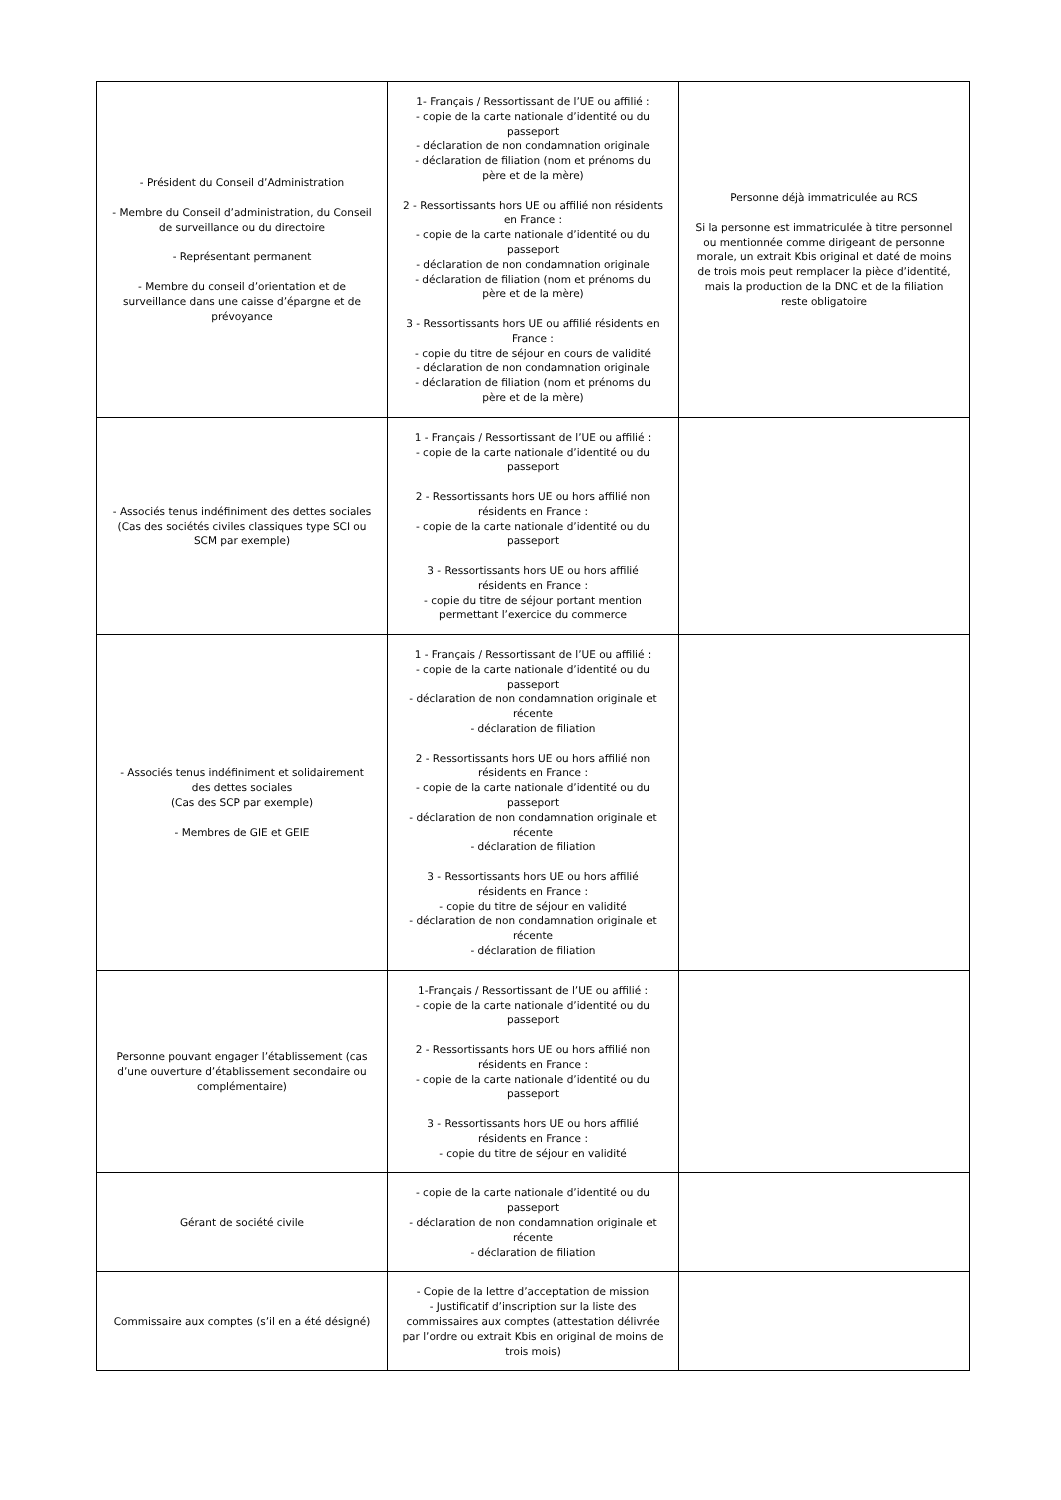| - Président du Conseil d’Administration - Membre du Conseil d’administration, du Conseil de surveillance ou du directoire - Représentant permanent - Membre du conseil d’orientation et de surveillance dans une caisse d’épargne et de prévoyance | 1- Français / Ressortissant de l’UE ou affilié : - copie de la carte nationale d’identité ou du passeport - déclaration de non condamnation originale - déclaration de filiation (nom et prénoms du père et de la mère) 2 - Ressortissants hors UE ou affilié non résidents en France : - copie de la carte nationale d’identité ou du passeport - déclaration de non condamnation originale - déclaration de filiation (nom et prénoms du père et de la mère) 3 - Ressortissants hors UE ou affilié résidents en France : - copie du titre de séjour en cours de validité - déclaration de non condamnation originale - déclaration de filiation (nom et prénoms du père et de la mère) | Personne déjà immatriculée au RCS Si la personne est immatriculée à titre personnel ou mentionnée comme dirigeant de personne morale, un extrait Kbis original et daté de moins de trois mois peut remplacer la pièce d’identité, mais la production de la DNC et de la filiation reste obligatoire |
| - Associés tenus indéfiniment des dettes sociales (Cas des sociétés civiles classiques type SCI ou SCM par exemple) | 1 - Français / Ressortissant de l’UE ou affilié : - copie de la carte nationale d’identité ou du passeport 2 - Ressortissants hors UE ou hors affilié non résidents en France : - copie de la carte nationale d’identité ou du passeport 3 - Ressortissants hors UE ou hors affilié résidents en France : - copie du titre de séjour portant mention permettant l’exercice du commerce | |
| - Associés tenus indéfiniment et solidairement des dettes sociales (Cas des SCP par exemple) - Membres de GIE et GEIE | 1 - Français / Ressortissant de l’UE ou affilié : - copie de la carte nationale d’identité ou du passeport - déclaration de non condamnation originale et récente - déclaration de filiation 2 - Ressortissants hors UE ou hors affilié non résidents en France : - copie de la carte nationale d’identité ou du passeport - déclaration de non condamnation originale et récente - déclaration de filiation 3 - Ressortissants hors UE ou hors affilié résidents en France : - copie du titre de séjour en validité - déclaration de non condamnation originale et récente - déclaration de filiation | |
| Personne pouvant engager l’établissement (cas d’une ouverture d’établissement secondaire ou complémentaire) | 1-Français / Ressortissant de l’UE ou affilié : - copie de la carte nationale d’identité ou du passeport 2 - Ressortissants hors UE ou hors affilié non résidents en France : - copie de la carte nationale d’identité ou du passeport 3 - Ressortissants hors UE ou hors affilié résidents en France : - copie du titre de séjour en validité | |
| Gérant de société civile | - copie de la carte nationale d’identité ou du passeport - déclaration de non condamnation originale et récente - déclaration de filiation | |
| Commissaire aux comptes (s’il en a été désigné) | - Copie de la lettre d’acceptation de mission - Justificatif d’inscription sur la liste des commissaires aux comptes (attestation délivrée par l’ordre ou extrait Kbis en original de moins de trois mois) | |